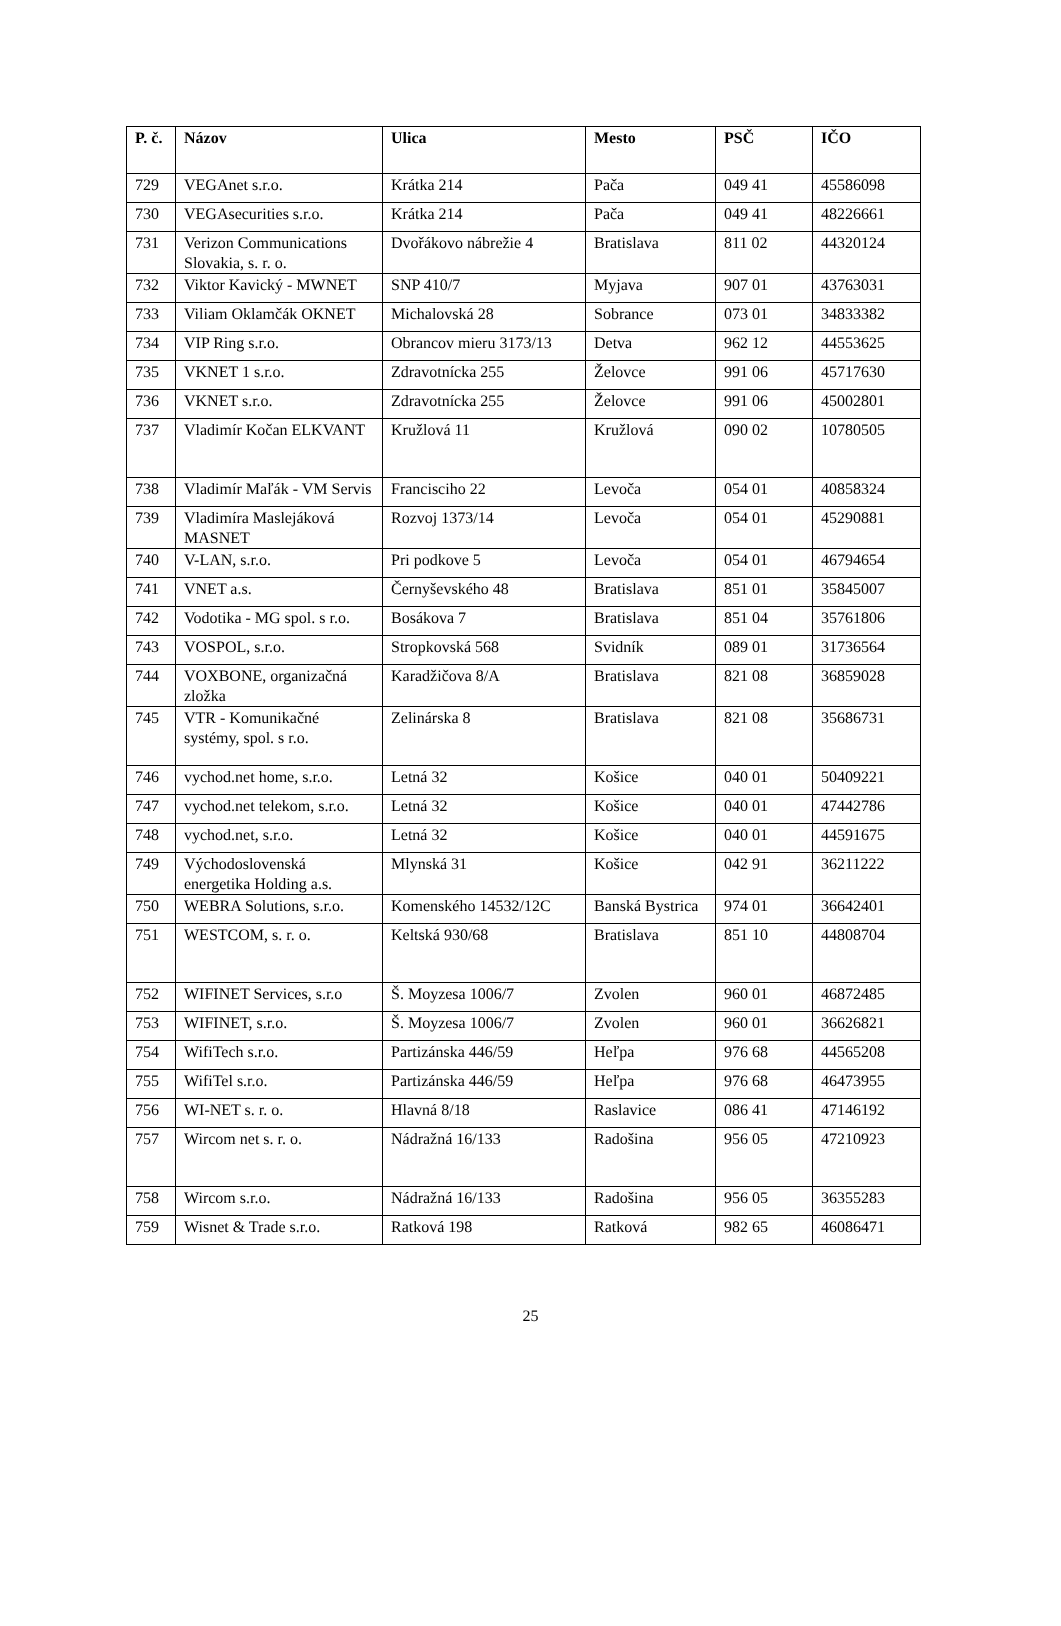| P. č. | Názov | Ulica | Mesto | PSČ | IČO |
| --- | --- | --- | --- | --- | --- |
| 729 | VEGAnet s.r.o. | Krátka 214 | Pača | 049 41 | 45586098 |
| 730 | VEGAsecurities s.r.o. | Krátka 214 | Pača | 049 41 | 48226661 |
| 731 | Verizon Communications Slovakia, s. r. o. | Dvořákovo nábrežie 4 | Bratislava | 811 02 | 44320124 |
| 732 | Viktor Kavický - MWNET | SNP 410/7 | Myjava | 907 01 | 43763031 |
| 733 | Viliam Oklamčák OKNET | Michalovská 28 | Sobrance | 073 01 | 34833382 |
| 734 | VIP Ring s.r.o. | Obrancov mieru 3173/13 | Detva | 962 12 | 44553625 |
| 735 | VKNET 1 s.r.o. | Zdravotnícka 255 | Želovce | 991 06 | 45717630 |
| 736 | VKNET s.r.o. | Zdravotnícka 255 | Želovce | 991 06 | 45002801 |
| 737 | Vladimír Kočan ELKVANT | Kružlová 11 | Kružlová | 090 02 | 10780505 |
| 738 | Vladimír Maľák - VM Servis | Francisciho 22 | Levoča | 054 01 | 40858324 |
| 739 | Vladimíra Maslejáková MASNET | Rozvoj 1373/14 | Levoča | 054 01 | 45290881 |
| 740 | V-LAN, s.r.o. | Pri podkove 5 | Levoča | 054 01 | 46794654 |
| 741 | VNET a.s. | Černyševského 48 | Bratislava | 851 01 | 35845007 |
| 742 | Vodotika - MG spol. s r.o. | Bosákova 7 | Bratislava | 851 04 | 35761806 |
| 743 | VOSPOL, s.r.o. | Stropkovská 568 | Svidník | 089 01 | 31736564 |
| 744 | VOXBONE, organizačná zložka | Karadžičova 8/A | Bratislava | 821 08 | 36859028 |
| 745 | VTR - Komunikačné systémy, spol. s r.o. | Zelinárska 8 | Bratislava | 821 08 | 35686731 |
| 746 | vychod.net home, s.r.o. | Letná 32 | Košice | 040 01 | 50409221 |
| 747 | vychod.net telekom, s.r.o. | Letná 32 | Košice | 040 01 | 47442786 |
| 748 | vychod.net, s.r.o. | Letná 32 | Košice | 040 01 | 44591675 |
| 749 | Východoslovenská energetika Holding a.s. | Mlynská 31 | Košice | 042 91 | 36211222 |
| 750 | WEBRA Solutions, s.r.o. | Komenského 14532/12C | Banská Bystrica | 974 01 | 36642401 |
| 751 | WESTCOM, s. r. o. | Keltská 930/68 | Bratislava | 851 10 | 44808704 |
| 752 | WIFINET Services, s.r.o | Š. Moyzesa 1006/7 | Zvolen | 960 01 | 46872485 |
| 753 | WIFINET, s.r.o. | Š. Moyzesa 1006/7 | Zvolen | 960 01 | 36626821 |
| 754 | WifiTech s.r.o. | Partizánska 446/59 | Heľpa | 976 68 | 44565208 |
| 755 | WifiTel s.r.o. | Partizánska 446/59 | Heľpa | 976 68 | 46473955 |
| 756 | WI-NET s. r. o. | Hlavná 8/18 | Raslavice | 086 41 | 47146192 |
| 757 | Wircom net s. r. o. | Nádražná 16/133 | Radošina | 956 05 | 47210923 |
| 758 | Wircom s.r.o. | Nádražná 16/133 | Radošina | 956 05 | 36355283 |
| 759 | Wisnet & Trade s.r.o. | Ratková 198 | Ratková | 982 65 | 46086471 |
25